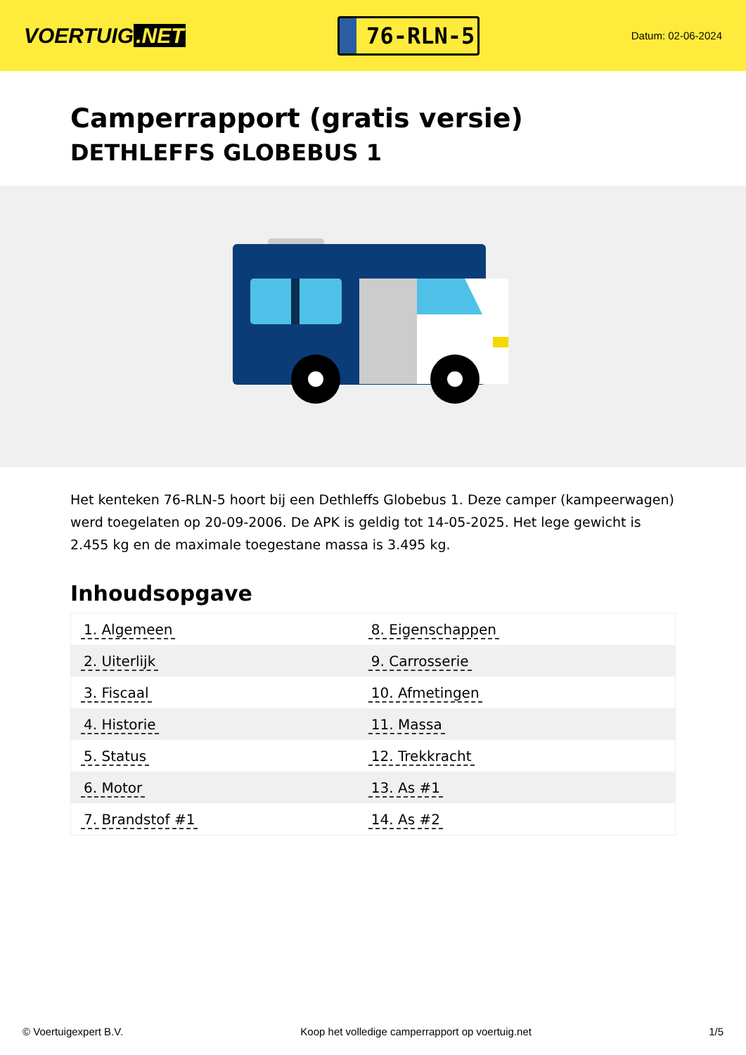VOERTUIG.NET
76-RLN-5
Datum: 02-06-2024
Camperrapport (gratis versie)
DETHLEFFS GLOBEBUS 1
Het kenteken 76-RLN-5 hoort bij een Dethleffs Globebus 1. Deze camper (kampeerwagen) werd toegelaten op 20-09-2006. De APK is geldig tot 14-05-2025. Het lege gewicht is 2.455 kg en de maximale toegestane massa is 3.495 kg.
Inhoudsopgave
| 1. Algemeen | 8. Eigenschappen |
| 2. Uiterlijk | 9. Carrosserie |
| 3. Fiscaal | 10. Afmetingen |
| 4. Historie | 11. Massa |
| 5. Status | 12. Trekkracht |
| 6. Motor | 13. As #1 |
| 7. Brandstof #1 | 14. As #2 |
© Voertuigexpert B.V. Koop het volledige camperrapport op voertuig.net 1/5